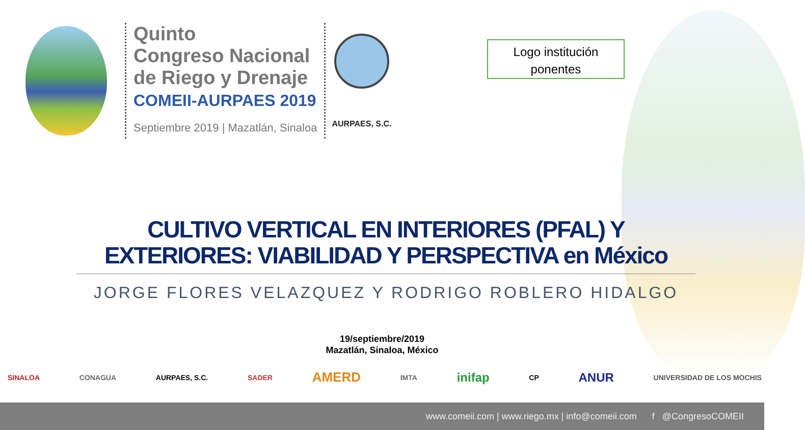Quinto
Congreso Nacional
de Riego y Drenaje
COMEII-AURPAES 2019
Septiembre 2019 | Mazatlán, Sinaloa
AURPAES, S.C.
Logo institución
ponentes
CULTIVO VERTICAL EN INTERIORES (PFAL) Y EXTERIORES: VIABILIDAD Y PERSPECTIVA en México
JORGE FLORES VELAZQUEZ Y RODRIGO ROBLERO HIDALGO
19/septiembre/2019
Mazatlán, Sinaloa, México
SINALOA CONAGUA AURPAES, S.C. SADER AMERD IMTA inifap CP ANUR UNIVERSIDAD DE LOS MOCHIS
www.comeii.com | www.riego.mx | info@comeii.com f @CongresoCOMEII